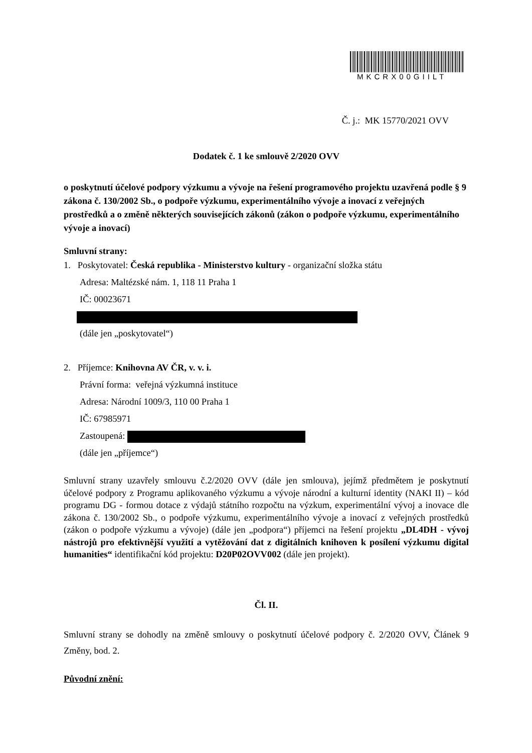MKCRX00GIILT
Č. j.: MK 15770/2021 OVV
Dodatek č. 1 ke smlouvě 2/2020 OVV
o poskytnutí účelové podpory výzkumu a vývoje na řešení programového projektu uzavřená podle § 9 zákona č. 130/2002 Sb., o podpoře výzkumu, experimentálního vývoje a inovací z veřejných prostředků a o změně některých souvisejících zákonů (zákon o podpoře výzkumu, experimentálního vývoje a inovací)
Smluvní strany:
1. Poskytovatel: Česká republika - Ministerstvo kultury - organizační složka státu
Adresa: Maltézské nám. 1, 118 11 Praha 1
IČ: 00023671
(dále jen „poskytovatel“)
2. Příjemce: Knihovna AV ČR, v. v. i.
Právní forma: veřejná výzkumná instituce
Adresa: Národní 1009/3, 110 00 Praha 1
IČ: 67985971
Zastoupená:
(dále jen „příjemce“)
Smluvní strany uzavřely smlouvu č.2/2020 OVV (dále jen smlouva), jejímž předmětem je poskytnutí účelové podpory z Programu aplikovaného výzkumu a vývoje národní a kulturní identity (NAKI II) – kód programu DG - formou dotace z výdajů státního rozpočtu na výzkum, experimentální vývoj a inovace dle zákona č. 130/2002 Sb., o podpoře výzkumu, experimentálního vývoje a inovací z veřejných prostředků (zákon o podpoře výzkumu a vývoje) (dále jen „podpora“) příjemci na řešení projektu „DL4DH - vývoj nástrojů pro efektivnější využití a vytěžování dat z digitálních knihoven k posílení výzkumu digital humanities“ identifikační kód projektu: D20P02OVV002 (dále jen projekt).
Čl. II.
Smluvní strany se dohodly na změně smlouvy o poskytnutí účelové podpory č. 2/2020 OVV, Článek 9 Změny, bod. 2.
Původní znění: